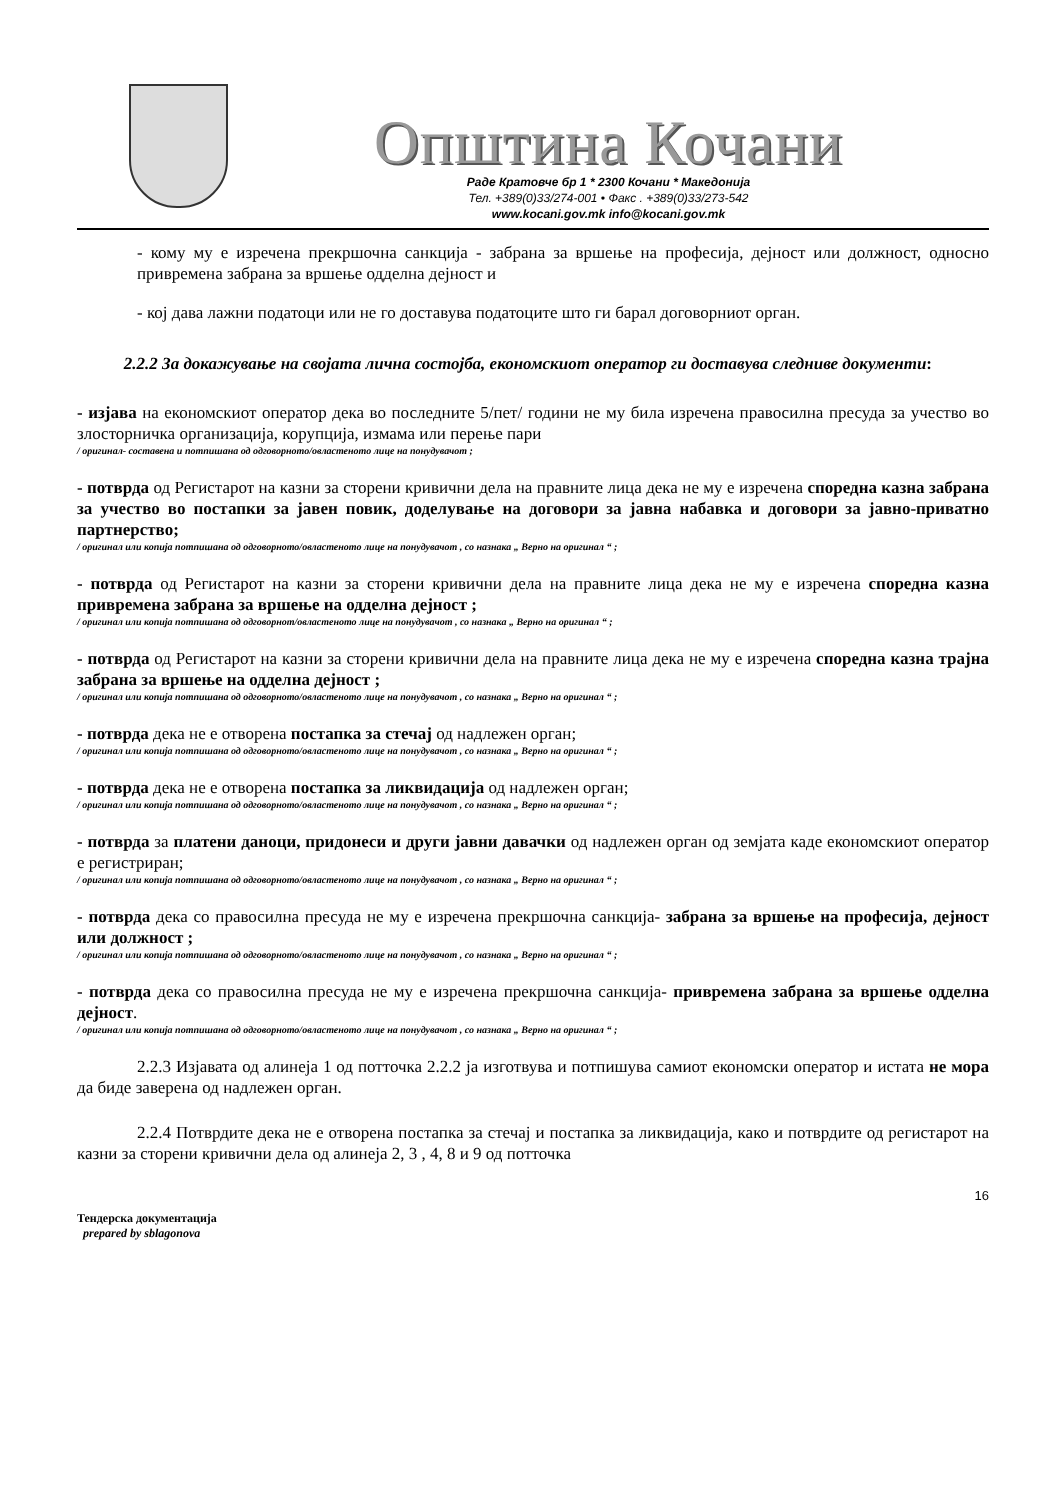Општина Кочани
Раде Кратовче бр 1 * 2300 Кочани * Македонија
Тел. +389(0)33/274-001 • Факс . +389(0)33/273-542
www.kocani.gov.mk info@kocani.gov.mk
- кому му е изречена прекршочна санкција - забрана за вршење на професија, дејност или должност, односно привремена забрана за вршење одделна дејност и
- кој дава лажни податоци или не го доставува податоците што ги барал договорниот орган.
2.2.2 За докажување на својата лична состојба, економскиот оператор ги доставува следниве документи:
- изјава на економскиот оператор дека во последните 5/пет/ години не му била изречена правосилна пресуда за учество во злосторничка организација, корупција, измама или перење пари
/ оригинал- составена и потпишана од одговорното/овластеното лице на понудувачот ;
- потврда од Регистарот на казни за сторени кривични дела на правните лица дека не му е изречена споредна казна забрана за учество во постапки за јавен повик, доделување на договори за јавна набавка и договори за јавно-приватно партнерство;
/ оригинал или копија потпишана од одговорното/овластеното лице на понудувачот , со назнака „ Верно на оригинал “ ;
- потврда од Регистарот на казни за сторени кривични дела на правните лица дека не му е изречена споредна казна привремена забрана за вршење на одделна дејност ;
/ оригинал или копија потпишана од одговорнот/овластеното лице на понудувачот , со назнака „ Верно на оригинал “ ;
- потврда од Регистарот на казни за сторени кривични дела на правните лица дека не му е изречена споредна казна трајна забрана за вршење на одделна дејност ;
/ оригинал или копија потпишана од одговорното/овластеното лице на понудувачот , со назнака „ Верно на оригинал “ ;
- потврда дека не е отворена постапка за стечај од надлежен орган;
/ оригинал или копија потпишана од одговорното/овластеното лице на понудувачот , со назнака „ Верно на оригинал “ ;
- потврда дека не е отворена постапка за ликвидација од надлежен орган;
/ оригинал или копија потпишана од одговорното/овластеното лице на понудувачот , со назнака „ Верно на оригинал “ ;
- потврда за платени даноци, придонеси и други јавни давачки од надлежен орган од земјата каде економскиот оператор е регистриран;
/ оригинал или копија потпишана од одговорното/овластеното лице на понудувачот , со назнака „ Верно на оригинал “ ;
- потврда дека со правосилна пресуда не му е изречена прекршочна санкција- забрана за вршење на професија, дејност или должност ;
/ оригинал или копија потпишана од одговорното/овластеното лице на понудувачот , со назнака „ Верно на оригинал “ ;
- потврда дека со правосилна пресуда не му е изречена прекршочна санкција- привремена забрана за вршење одделна дејност.
/ оригинал или копија потпишана од одговорното/овластеното лице на понудувачот , со назнака „ Верно на оригинал “ ;
2.2.3 Изјавата од алинеја 1 од потточка 2.2.2 ја изготвува и потпишува самиот економски оператор и истата не мора да биде заверена од надлежен орган.
2.2.4 Потврдите дека не е отворена постапка за стечај и постапка за ликвидација, како и потврдите од регистарот на казни за сторени кривични дела од алинеја 2, 3 , 4, 8 и 9 од потточка
16
Тендерска документација
prepared by sblagonova